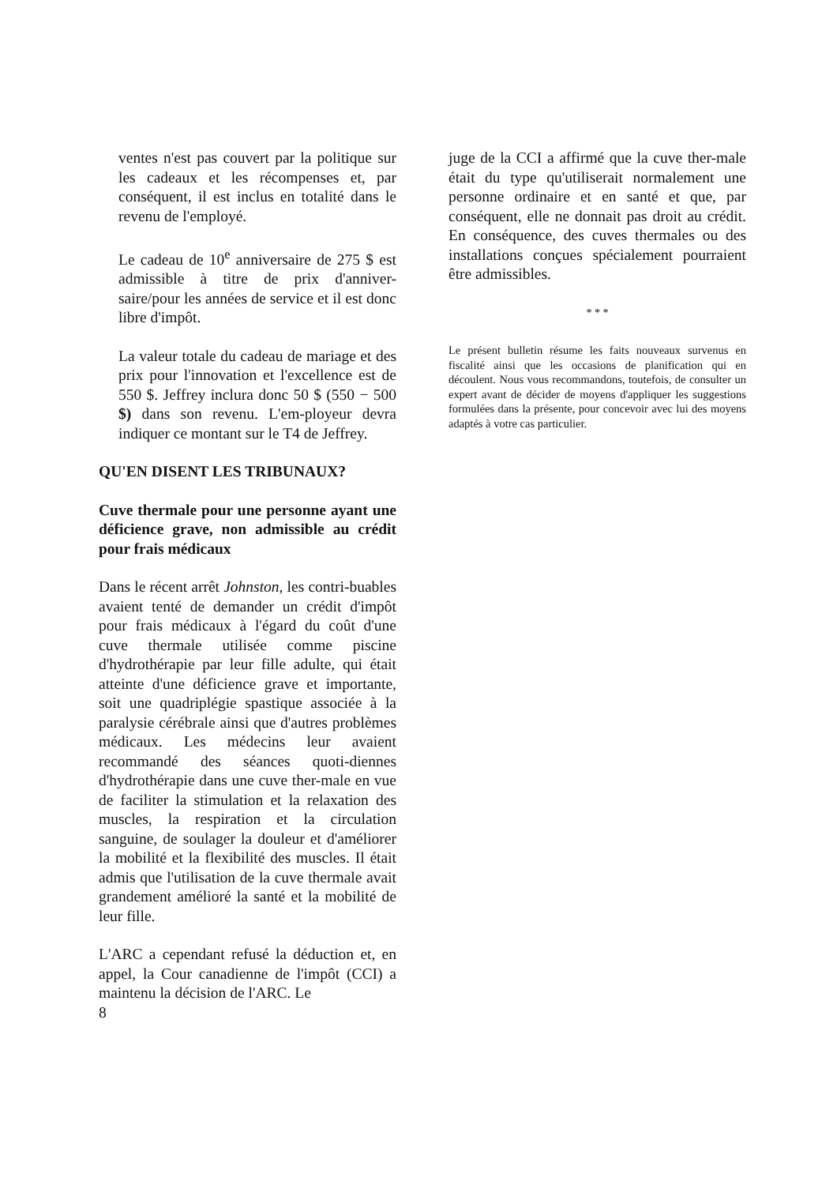ventes n'est pas couvert par la politique sur les cadeaux et les récompenses et, par conséquent, il est inclus en totalité dans le revenu de l'employé.
Le cadeau de 10<sup>e</sup> anniversaire de 275 $ est admissible à titre de prix d'anniver-saire/pour les années de service et il est donc libre d'impôt.
La valeur totale du cadeau de mariage et des prix pour l'innovation et l'excellence est de 550 $. Jeffrey inclura donc 50 $ (550 − 500 $) dans son revenu. L'em-ployeur devra indiquer ce montant sur le T4 de Jeffrey.
QU'EN DISENT LES TRIBUNAUX?
Cuve thermale pour une personne ayant une déficience grave, non admissible au crédit pour frais médicaux
Dans le récent arrêt Johnston, les contri-buables avaient tenté de demander un crédit d'impôt pour frais médicaux à l'égard du coût d'une cuve thermale utilisée comme piscine d'hydrothérapie par leur fille adulte, qui était atteinte d'une déficience grave et importante, soit une quadriplégie spastique associée à la paralysie cérébrale ainsi que d'autres problèmes médicaux. Les médecins leur avaient recommandé des séances quoti-diennes d'hydrothérapie dans une cuve ther-male en vue de faciliter la stimulation et la relaxation des muscles, la respiration et la circulation sanguine, de soulager la douleur et d'améliorer la mobilité et la flexibilité des muscles. Il était admis que l'utilisation de la cuve thermale avait grandement amélioré la santé et la mobilité de leur fille.
L'ARC a cependant refusé la déduction et, en appel, la Cour canadienne de l'impôt (CCI) a maintenu la décision de l'ARC. Le
8
juge de la CCI a affirmé que la cuve ther-male était du type qu'utiliserait normalement une personne ordinaire et en santé et que, par conséquent, elle ne donnait pas droit au crédit. En conséquence, des cuves thermales ou des installations conçues spécialement pourraient être admissibles.
* * *
Le présent bulletin résume les faits nouveaux survenus en fiscalité ainsi que les occasions de planification qui en découlent. Nous vous recommandons, toutefois, de consulter un expert avant de décider de moyens d'appliquer les suggestions formulées dans la présente, pour concevoir avec lui des moyens adaptés à votre cas particulier.